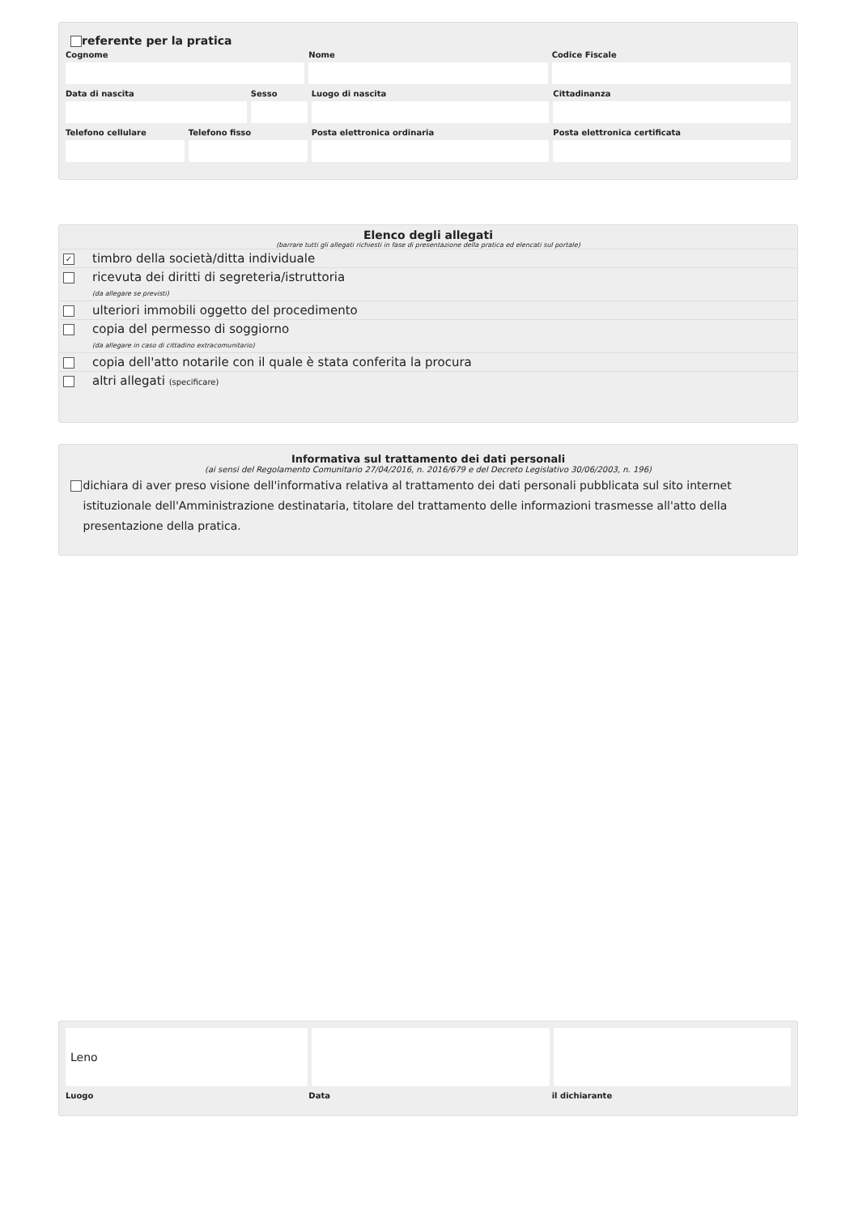referente per la pratica
Cognome Nome Codice Fiscale
Data di nascita Sesso Luogo di nascita Cittadinanza
Telefono cellulare Telefono fisso Posta elettronica ordinaria Posta elettronica certificata
Elenco degli allegati
(barrare tutti gli allegati richiesti in fase di presentazione della pratica ed elencati sul portale)
✓
timbro della società/ditta individuale
ricevuta dei diritti di segreteria/istruttoria
(da allegare se previsti)
ulteriori immobili oggetto del procedimento
copia del permesso di soggiorno
(da allegare in caso di cittadino extracomunitario)
copia dell'atto notarile con il quale è stata conferita la procura
altri allegati (specificare)
Informativa sul trattamento dei dati personali
(ai sensi del Regolamento Comunitario 27/04/2016, n. 2016/679 e del Decreto Legislativo 30/06/2003, n. 196)
dichiara di aver preso visione dell'informativa relativa al trattamento dei dati personali pubblicata sul sito internet istituzionale dell'Amministrazione destinataria, titolare del trattamento delle informazioni trasmesse all'atto della presentazione della pratica.
Leno
Luogo Data il dichiarante